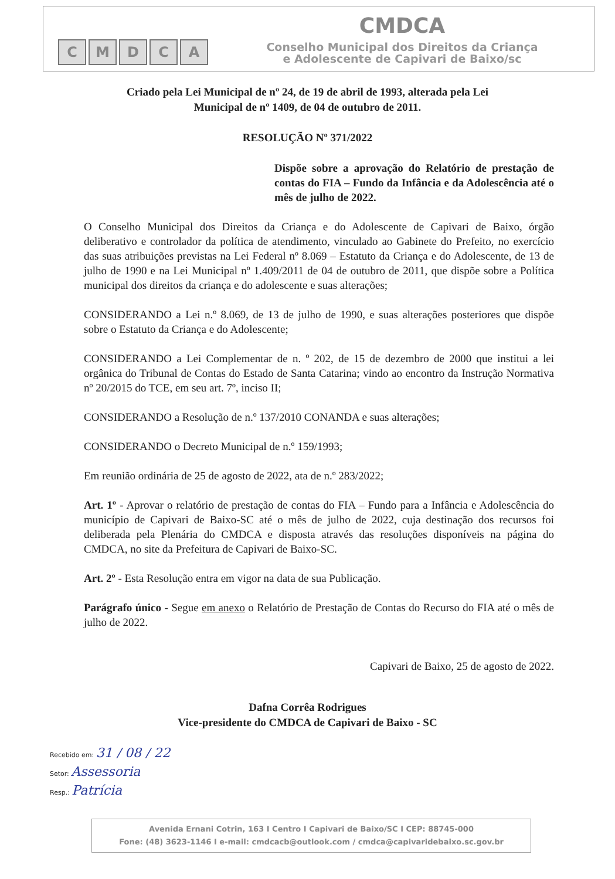CMDCA
CMDCA
Conselho Municipal dos Direitos da Criança
e Adolescente de Capivari de Baixo/sc
Criado pela Lei Municipal de nº 24, de 19 de abril de 1993, alterada pela Lei
Municipal de nº 1409, de 04 de outubro de 2011.
RESOLUÇÃO Nº 371/2022
Dispõe sobre a aprovação do Relatório de prestação de contas do FIA – Fundo da Infância e da Adolescência até o mês de julho de 2022.
O Conselho Municipal dos Direitos da Criança e do Adolescente de Capivari de Baixo, órgão deliberativo e controlador da política de atendimento, vinculado ao Gabinete do Prefeito, no exercício das suas atribuições previstas na Lei Federal nº 8.069 – Estatuto da Criança e do Adolescente, de 13 de julho de 1990 e na Lei Municipal nº 1.409/2011 de 04 de outubro de 2011, que dispõe sobre a Política municipal dos direitos da criança e do adolescente e suas alterações;
CONSIDERANDO a Lei n.º 8.069, de 13 de julho de 1990, e suas alterações posteriores que dispõe sobre o Estatuto da Criança e do Adolescente;
CONSIDERANDO a Lei Complementar de n. º 202, de 15 de dezembro de 2000 que institui a lei orgânica do Tribunal de Contas do Estado de Santa Catarina; vindo ao encontro da Instrução Normativa nº 20/2015 do TCE, em seu art. 7º, inciso II;
CONSIDERANDO a Resolução de n.º 137/2010 CONANDA e suas alterações;
CONSIDERANDO o Decreto Municipal de n.º 159/1993;
Em reunião ordinária de 25 de agosto de 2022, ata de n.º 283/2022;
Art. 1º - Aprovar o relatório de prestação de contas do FIA – Fundo para a Infância e Adolescência do município de Capivari de Baixo-SC até o mês de julho de 2022, cuja destinação dos recursos foi deliberada pela Plenária do CMDCA e disposta através das resoluções disponíveis na página do CMDCA, no site da Prefeitura de Capivari de Baixo-SC.
Art. 2º - Esta Resolução entra em vigor na data de sua Publicação.
Parágrafo único - Segue em anexo o Relatório de Prestação de Contas do Recurso do FIA até o mês de julho de 2022.
Capivari de Baixo, 25 de agosto de 2022.
Dafna Corrêa Rodrigues
Vice-presidente do CMDCA de Capivari de Baixo - SC
Recebido em: 31 / 08 / 22
Setor: Assessoria
Resp.: Patrícia
Avenida Ernani Cotrin, 163 I Centro I Capivari de Baixo/SC I CEP: 88745-000
Fone: (48) 3623-1146 I e-mail: cmdcacb@outlook.com / cmdca@capivaridebaixo.sc.gov.br